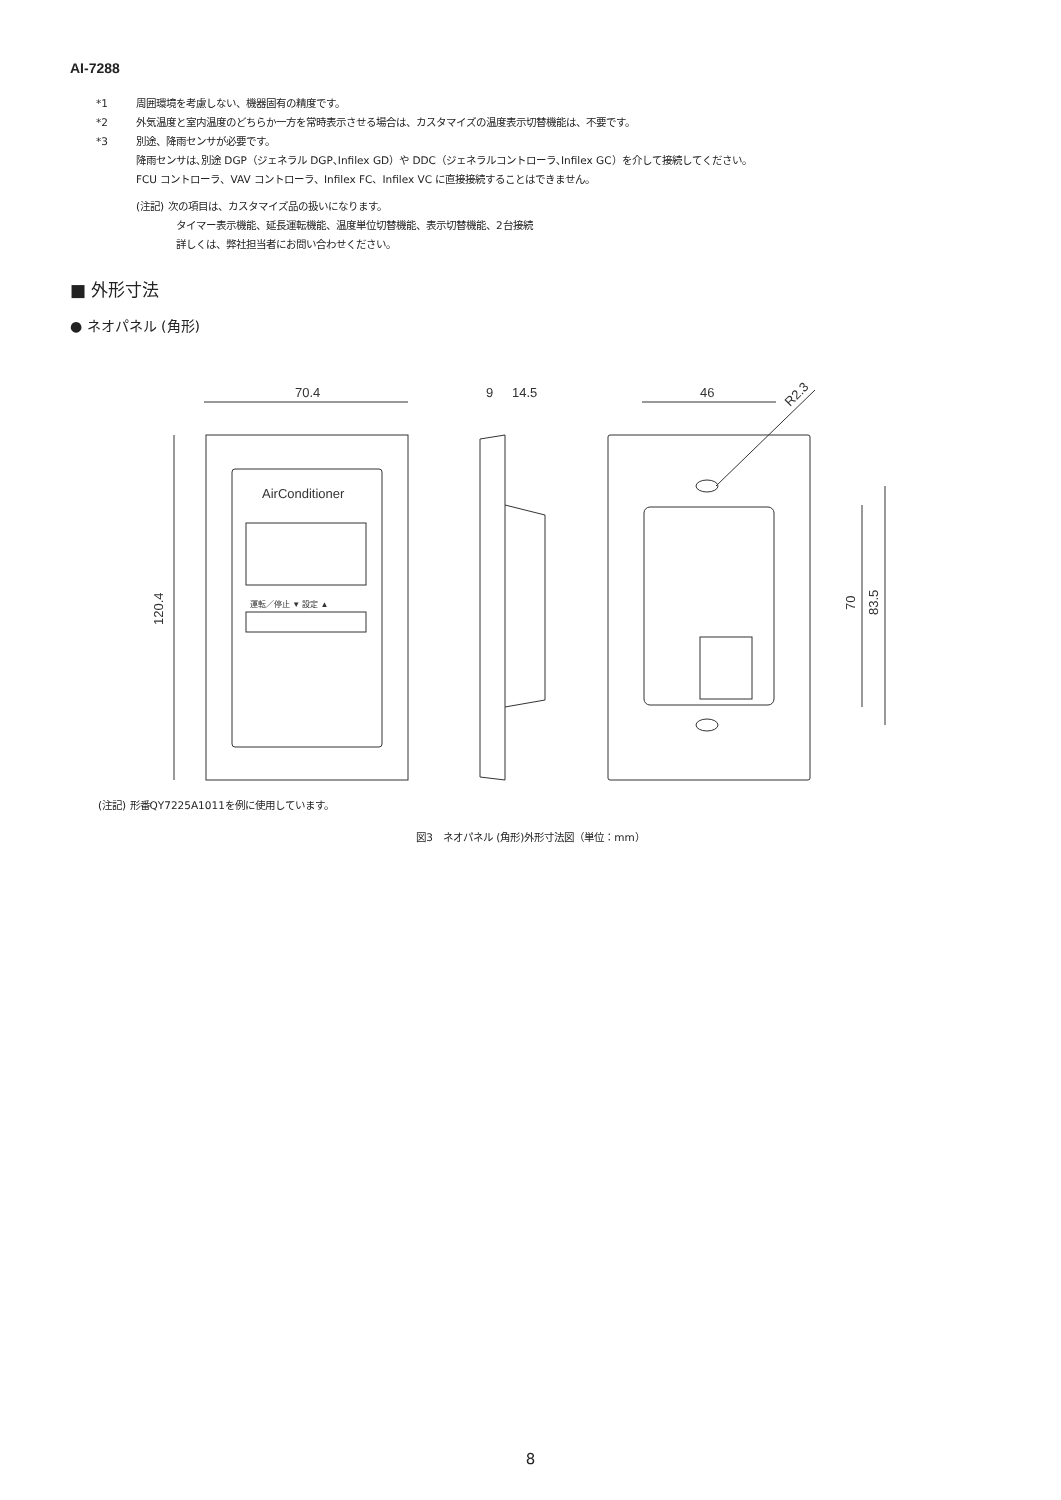AI-7288
*1 周囲環境を考慮しない、機器固有の精度です。
*2 外気温度と室内温度のどちらか一方を常時表示させる場合は、カスタマイズの温度表示切替機能は、不要です。
*3 別途、降雨センサが必要です。
降雨センサは､別途 DGP（ジェネラル DGP､Infilex GD）や DDC（ジェネラルコントローラ､Infilex GC）を介して接続してください。
FCU コントローラ、VAV コントローラ、Infilex FC、Infilex VC に直接接続することはできません。
(注記) 次の項目は、カスタマイズ品の扱いになります。
タイマー表示機能、延長運転機能、温度単位切替機能、表示切替機能、2台接続
詳しくは、弊社担当者にお問い合わせください。
■ 外形寸法
● ネオパネル (角形)
AirConditioner
運転／停止 ▼ 設定 ▲
70.4
120.4
9
14.5
46
R2.3
70
83.5
(注記) 形番QY7225A1011を例に使用しています。
図3　ネオパネル (角形)外形寸法図（単位：mm）
8